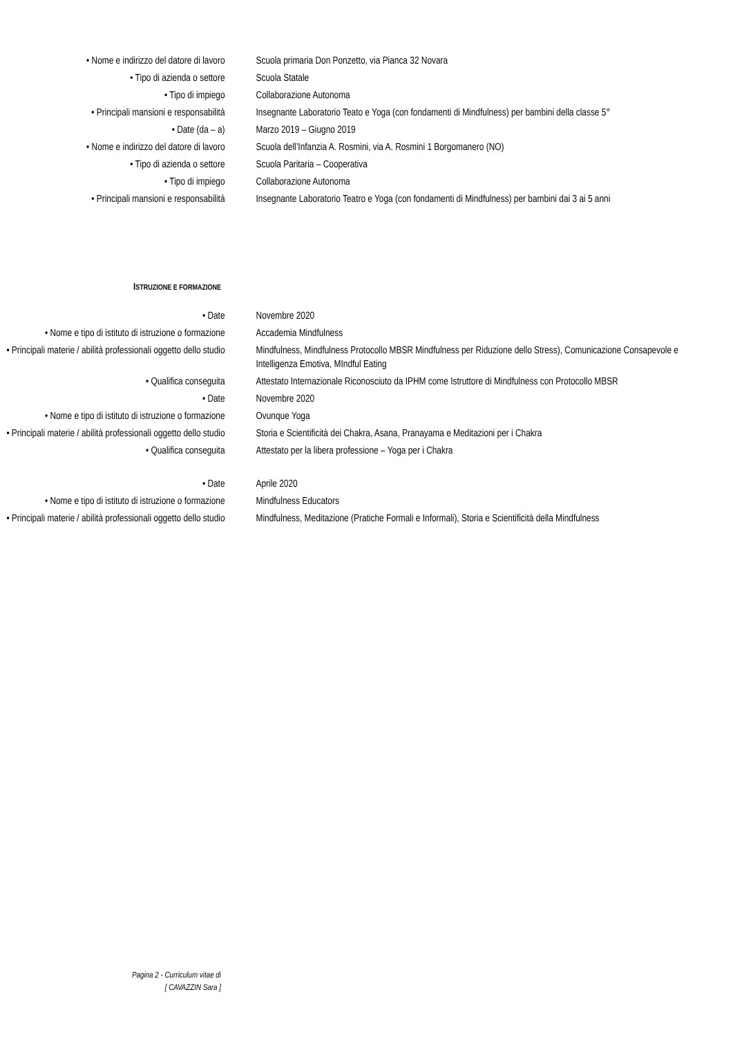| • Nome e indirizzo del datore di lavoro | Scuola primaria Don Ponzetto, via Pianca 32 Novara |
| • Tipo di azienda o settore | Scuola Statale |
| • Tipo di impiego | Collaborazione Autonoma |
| • Principali mansioni e responsabilità | Insegnante Laboratorio Teato e Yoga (con fondamenti di Mindfulness) per bambini della classe 5° |
| • Date (da – a) | Marzo 2019 – Giugno 2019 |
| • Nome e indirizzo del datore di lavoro | Scuola dell’Infanzia A. Rosmini, via A. Rosmini 1 Borgomanero (NO) |
| • Tipo di azienda o settore | Scuola Paritaria – Cooperativa |
| • Tipo di impiego | Collaborazione Autonoma |
| • Principali mansioni e responsabilità | Insegnante Laboratorio Teatro e Yoga (con fondamenti di Mindfulness) per bambini dai 3 ai 5 anni |
ISTRUZIONE E FORMAZIONE
| • Date | Novembre 2020 |
| • Nome e tipo di istituto di istruzione o formazione | Accademia Mindfulness |
| • Principali materie / abilità professionali oggetto dello studio | Mindfulness, Mindfulness Protocollo MBSR Mindfulness per Riduzione dello Stress), Comunicazione Consapevole e Intelligenza Emotiva, MIndful Eating |
| • Qualifica conseguita | Attestato Internazionale Riconosciuto da IPHM come Istruttore di Mindfulness con Protocollo MBSR |
| • Date | Novembre 2020 |
| • Nome e tipo di istituto di istruzione o formazione | Ovunque Yoga |
| • Principali materie / abilità professionali oggetto dello studio | Storia e Scientificità dei Chakra, Asana, Pranayama e Meditazioni per i Chakra |
| • Qualifica conseguita | Attestato per la libera professione – Yoga per i Chakra |
| • Date | Aprile 2020 |
| • Nome e tipo di istituto di istruzione o formazione | Mindfulness Educators |
| • Principali materie / abilità professionali oggetto dello studio | Mindfulness, Meditazione (Pratiche Formali e Informali), Storia e Scientificità della Mindfulness |
Pagina 2 - Curriculum vitae di
[ CAVAZZIN Sara ]